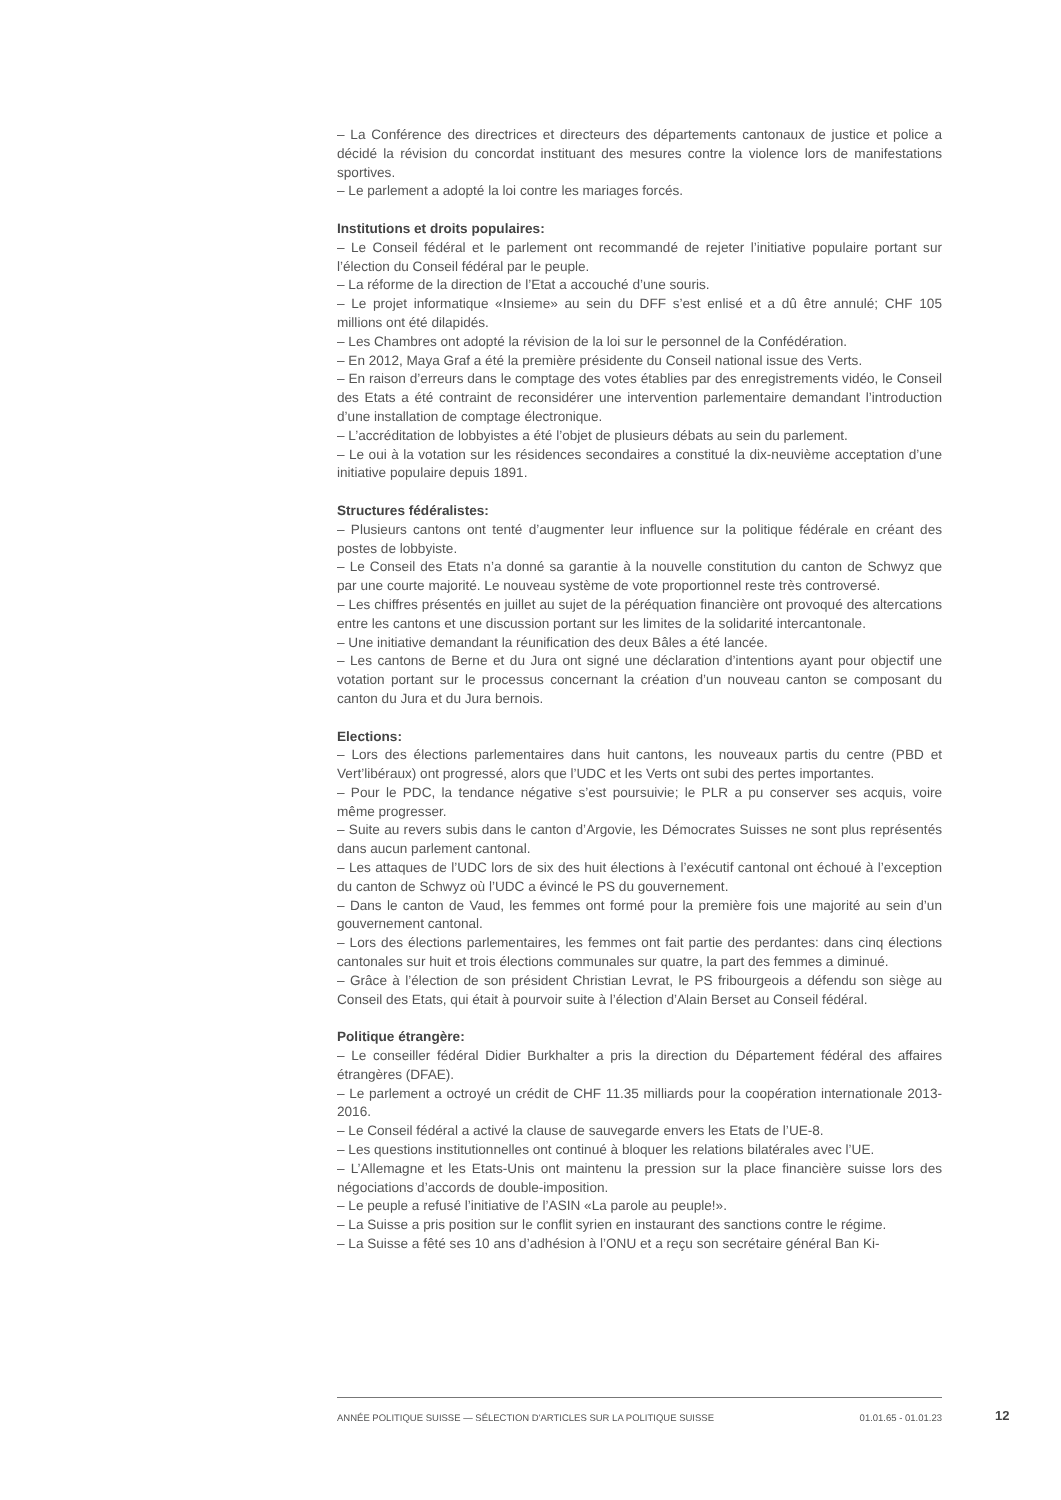– La Conférence des directrices et directeurs des départements cantonaux de justice et police a décidé la révision du concordat instituant des mesures contre la violence lors de manifestations sportives.
– Le parlement a adopté la loi contre les mariages forcés.
Institutions et droits populaires:
– Le Conseil fédéral et le parlement ont recommandé de rejeter l’initiative populaire portant sur l’élection du Conseil fédéral par le peuple.
– La réforme de la direction de l’Etat a accouché d’une souris.
– Le projet informatique «Insieme» au sein du DFF s’est enlisé et a dû être annulé; CHF 105 millions ont été dilapidés.
– Les Chambres ont adopté la révision de la loi sur le personnel de la Confédération.
– En 2012, Maya Graf a été la première présidente du Conseil national issue des Verts.
– En raison d’erreurs dans le comptage des votes établies par des enregistrements vidéo, le Conseil des Etats a été contraint de reconsidérer une intervention parlementaire demandant l’introduction d’une installation de comptage électronique.
– L’accréditation de lobbyistes a été l’objet de plusieurs débats au sein du parlement.
– Le oui à la votation sur les résidences secondaires a constitué la dix-neuvième acceptation d’une initiative populaire depuis 1891.
Structures fédéralistes:
– Plusieurs cantons ont tenté d’augmenter leur influence sur la politique fédérale en créant des postes de lobbyiste.
– Le Conseil des Etats n’a donné sa garantie à la nouvelle constitution du canton de Schwyz que par une courte majorité. Le nouveau système de vote proportionnel reste très controversé.
– Les chiffres présentés en juillet au sujet de la péréquation financière ont provoqué des altercations entre les cantons et une discussion portant sur les limites de la solidarité intercantonale.
– Une initiative demandant la réunification des deux Bâles a été lancée.
– Les cantons de Berne et du Jura ont signé une déclaration d’intentions ayant pour objectif une votation portant sur le processus concernant la création d’un nouveau canton se composant du canton du Jura et du Jura bernois.
Elections:
– Lors des élections parlementaires dans huit cantons, les nouveaux partis du centre (PBD et Vert’libéraux) ont progressé, alors que l’UDC et les Verts ont subi des pertes importantes.
– Pour le PDC, la tendance négative s’est poursuivie; le PLR a pu conserver ses acquis, voire même progresser.
– Suite au revers subis dans le canton d’Argovie, les Démocrates Suisses ne sont plus représentés dans aucun parlement cantonal.
– Les attaques de l’UDC lors de six des huit élections à l’exécutif cantonal ont échoué à l’exception du canton de Schwyz où l’UDC a évincé le PS du gouvernement.
– Dans le canton de Vaud, les femmes ont formé pour la première fois une majorité au sein d’un gouvernement cantonal.
– Lors des élections parlementaires, les femmes ont fait partie des perdantes: dans cinq élections cantonales sur huit et trois élections communales sur quatre, la part des femmes a diminué.
– Grâce à l’élection de son président Christian Levrat, le PS fribourgeois a défendu son siège au Conseil des Etats, qui était à pourvoir suite à l’élection d’Alain Berset au Conseil fédéral.
Politique étrangère:
– Le conseiller fédéral Didier Burkhalter a pris la direction du Département fédéral des affaires étrangères (DFAE).
– Le parlement a octroyé un crédit de CHF 11.35 milliards pour la coopération internationale 2013-2016.
– Le Conseil fédéral a activé la clause de sauvegarde envers les Etats de l’UE-8.
– Les questions institutionnelles ont continué à bloquer les relations bilatérales avec l’UE.
– L’Allemagne et les Etats-Unis ont maintenu la pression sur la place financière suisse lors des négociations d’accords de double-imposition.
– Le peuple a refusé l’initiative de l’ASIN «La parole au peuple!».
– La Suisse a pris position sur le conflit syrien en instaurant des sanctions contre le régime.
– La Suisse a fêté ses 10 ans d’adhésion à l’ONU et a reçu son secrétaire général Ban Ki-
ANNÉE POLITIQUE SUISSE — SÉLECTION D'ARTICLES SUR LA POLITIQUE SUISSE 01.01.65 - 01.01.23
12